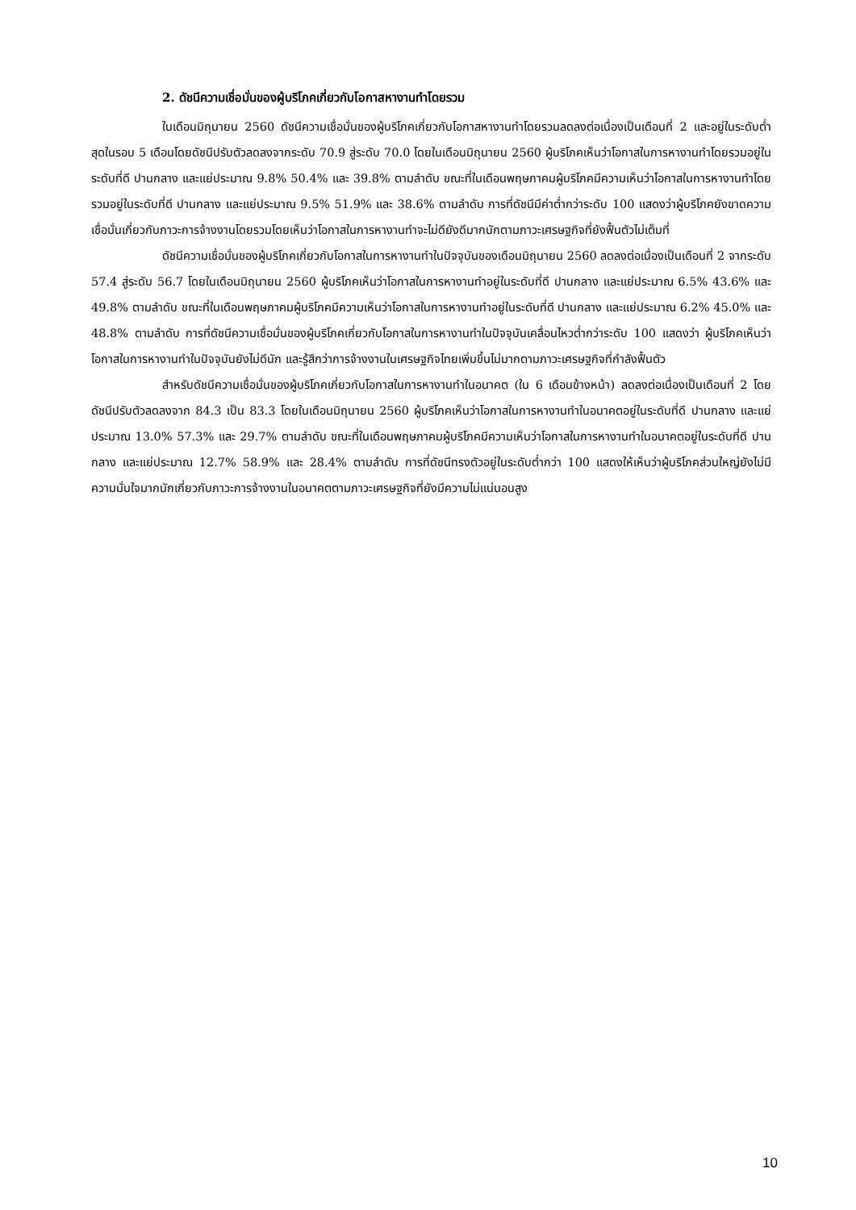2. ดัชนีความเชื่อมั่นของผู้บริโภคเกี่ยวกับโอกาสหางานทำโดยรวม
ในเดือนมิถุนายน 2560 ดัชนีความเชื่อมั่นของผู้บริโภคเกี่ยวกับโอกาสหางานทำโดยรวมลดลงต่อเนื่องเป็นเดือนที่ 2 และอยู่ในระดับต่ำสุดในรอบ 5 เดือนโดยดัชนีปรับตัวลดลงจากระดับ 70.9 สู่ระดับ 70.0 โดยในเดือนมิถุนายน 2560 ผู้บริโภคเห็นว่าโอกาสในการหางานทำโดยรวมอยู่ในระดับที่ดี ปานกลาง และแย่ประมาณ 9.8% 50.4% และ 39.8% ตามลำดับ ขณะที่ในเดือนพฤษภาคมผู้บริโภคมีความเห็นว่าโอกาสในการหางานทำโดยรวมอยู่ในระดับที่ดี ปานกลาง และแย่ประมาณ 9.5% 51.9% และ 38.6% ตามลำดับ การที่ดัชนีมีค่าต่ำกว่าระดับ 100 แสดงว่าผู้บริโภคยังขาดความเชื่อมั่นเกี่ยวกับภาวะการจ้างงานโดยรวมโดยเห็นว่าโอกาสในการหางานทำจะไม่ดียังดีมากนักตามภาวะเศรษฐกิจที่ยังฟื้นตัวไม่เต็มที่
ดัชนีความเชื่อมั่นของผู้บริโภคเกี่ยวกับโอกาสในการหางานทำในปัจจุบันของเดือนมิถุนายน 2560 ลดลงต่อเนื่องเป็นเดือนที่ 2 จากระดับ 57.4 สู่ระดับ 56.7 โดยในเดือนมิถุนายน 2560 ผู้บริโภคเห็นว่าโอกาสในการหางานทำอยู่ในระดับที่ดี ปานกลาง และแย่ประมาณ 6.5% 43.6% และ 49.8% ตามลำดับ ขณะที่ในเดือนพฤษภาคมผู้บริโภคมีความเห็นว่าโอกาสในการหางานทำอยู่ในระดับที่ดี ปานกลาง และแย่ประมาณ 6.2% 45.0% และ 48.8% ตามลำดับ การที่ดัชนีความเชื่อมั่นของผู้บริโภคเกี่ยวกับโอกาสในการหางานทำในปัจจุบันเคลื่อนไหวต่ำกว่าระดับ 100 แสดงว่า ผู้บริโภคเห็นว่าโอกาสในการหางานทำในปัจจุบันยังไม่ดีนัก และรู้สึกว่าการจ้างงานในเศรษฐกิจไทยเพิ่มขึ้นไม่มากตามภาวะเศรษฐกิจที่กำลังฟื้นตัว
สำหรับดัชนีความเชื่อมั่นของผู้บริโภคเกี่ยวกับโอกาสในการหางานทำในอนาคต (ใน 6 เดือนข้างหน้า) ลดลงต่อเนื่องเป็นเดือนที่ 2 โดยดัชนีปรับตัวลดลงจาก 84.3 เป็น 83.3 โดยในเดือนมิถุนายน 2560 ผู้บริโภคเห็นว่าโอกาสในการหางานทำในอนาคตอยู่ในระดับที่ดี ปานกลาง และแย่ประมาณ 13.0% 57.3% และ 29.7% ตามลำดับ ขณะที่ในเดือนพฤษภาคมผู้บริโภคมีความเห็นว่าโอกาสในการหางานทำในอนาคตอยู่ในระดับที่ดี ปานกลาง และแย่ประมาณ 12.7% 58.9% และ 28.4% ตามลำดับ การที่ดัชนีทรงตัวอยู่ในระดับต่ำกว่า 100 แสดงให้เห็นว่าผู้บริโภคส่วนใหญ่ยังไม่มีความมั่นใจมากนักเกี่ยวกับภาวะการจ้างงานในอนาคตตามภาวะเศรษฐกิจที่ยังมีความไม่แน่นอนสูง
10